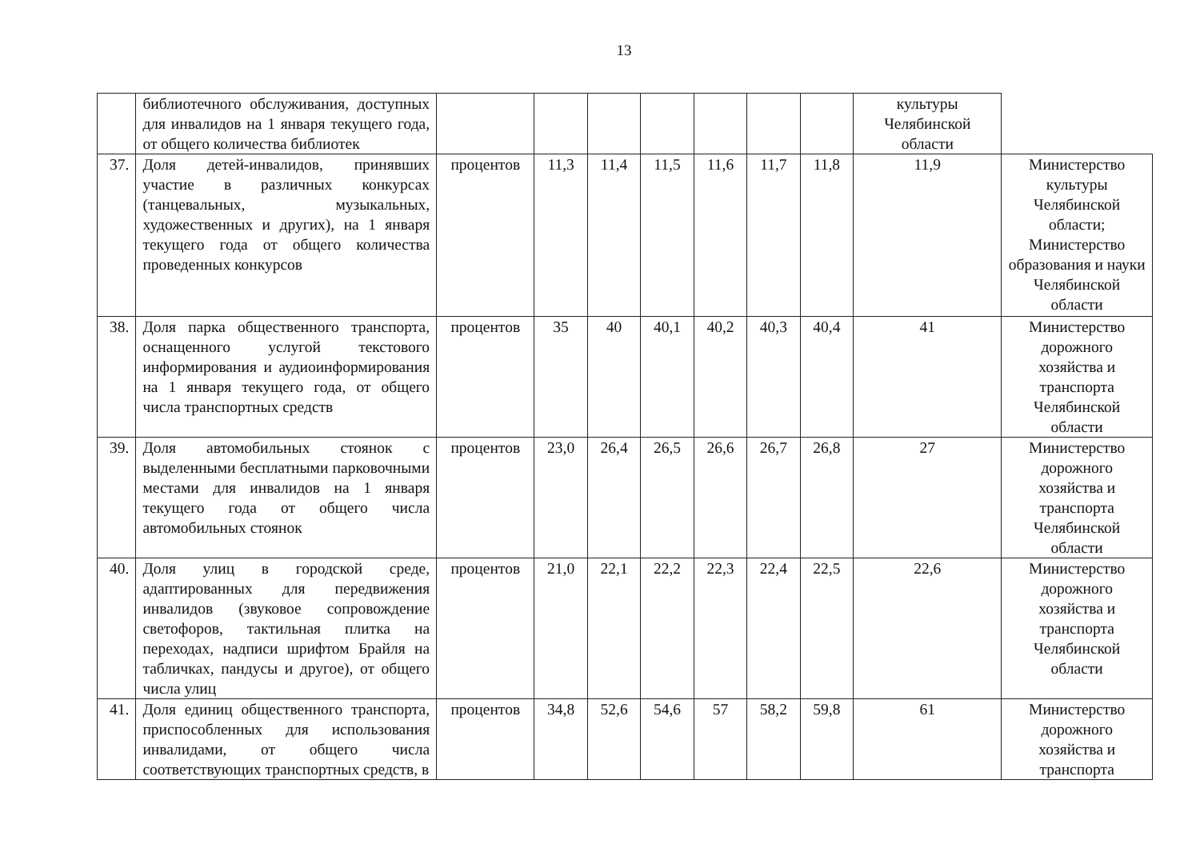13
| | библиотечного обслуживания, доступных для инвалидов на 1 января текущего года, от общего количества библиотек | | | | | | | | культуры Челябинской области | |
| 37. | Доля детей-инвалидов, принявших участие в различных конкурсах (танцевальных, музыкальных, художественных и других), на 1 января текущего года от общего количества проведенных конкурсов | процентов | 11,3 | 11,4 | 11,5 | 11,6 | 11,7 | 11,8 | 11,9 | Министерство культуры Челябинской области; Министерство образования и науки Челябинской области |
| 38. | Доля парка общественного транспорта, оснащенного услугой текстового информирования и аудиоинформирования на 1 января текущего года, от общего числа транспортных средств | процентов | 35 | 40 | 40,1 | 40,2 | 40,3 | 40,4 | 41 | Министерство дорожного хозяйства и транспорта Челябинской области |
| 39. | Доля автомобильных стоянок с выделенными бесплатными парковочными местами для инвалидов на 1 января текущего года от общего числа автомобильных стоянок | процентов | 23,0 | 26,4 | 26,5 | 26,6 | 26,7 | 26,8 | 27 | Министерство дорожного хозяйства и транспорта Челябинской области |
| 40. | Доля улиц в городской среде, адаптированных для передвижения инвалидов (звуковое сопровождение светофоров, тактильная плитка на переходах, надписи шрифтом Брайля на табличках, пандусы и другое), от общего числа улиц | процентов | 21,0 | 22,1 | 22,2 | 22,3 | 22,4 | 22,5 | 22,6 | Министерство дорожного хозяйства и транспорта Челябинской области |
| 41. | Доля единиц общественного транспорта, приспособленных для использования инвалидами, от общего числа соответствующих транспортных средств, в | процентов | 34,8 | 52,6 | 54,6 | 57 | 58,2 | 59,8 | 61 | Министерство дорожного хозяйства и транспорта |